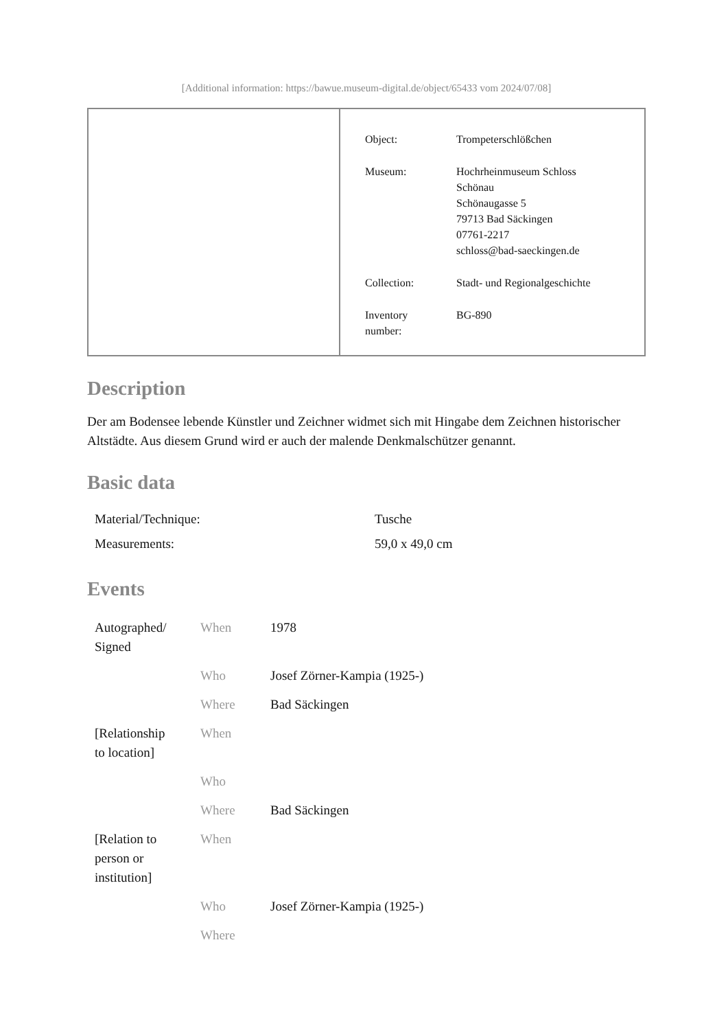[Additional information: https://bawue.museum-digital.de/object/65433 vom 2024/07/08]
| Object: | Trompeterschlößchen |
| Museum: | Hochrheinmuseum Schloss Schönau Schönaugasse 5 79713 Bad Säckingen 07761-2217 schloss@bad-saeckingen.de |
| Collection: | Stadt- und Regionalgeschichte |
| Inventory number: | BG-890 |
Description
Der am Bodensee lebende Künstler und Zeichner widmet sich mit Hingabe dem Zeichnen historischer Altstädte. Aus diesem Grund wird er auch der malende Denkmalschützer genannt.
Basic data
| Material/Technique: | Tusche |
| Measurements: | 59,0 x 49,0 cm |
Events
| Autographed/ Signed | When | 1978 |
| | Who | Josef Zörner-Kampia (1925-) |
| | Where | Bad Säckingen |
| [Relationship to location] | When | |
| | Who | |
| | Where | Bad Säckingen |
| [Relation to person or institution] | When | |
| | Who | Josef Zörner-Kampia (1925-) |
| | Where | |